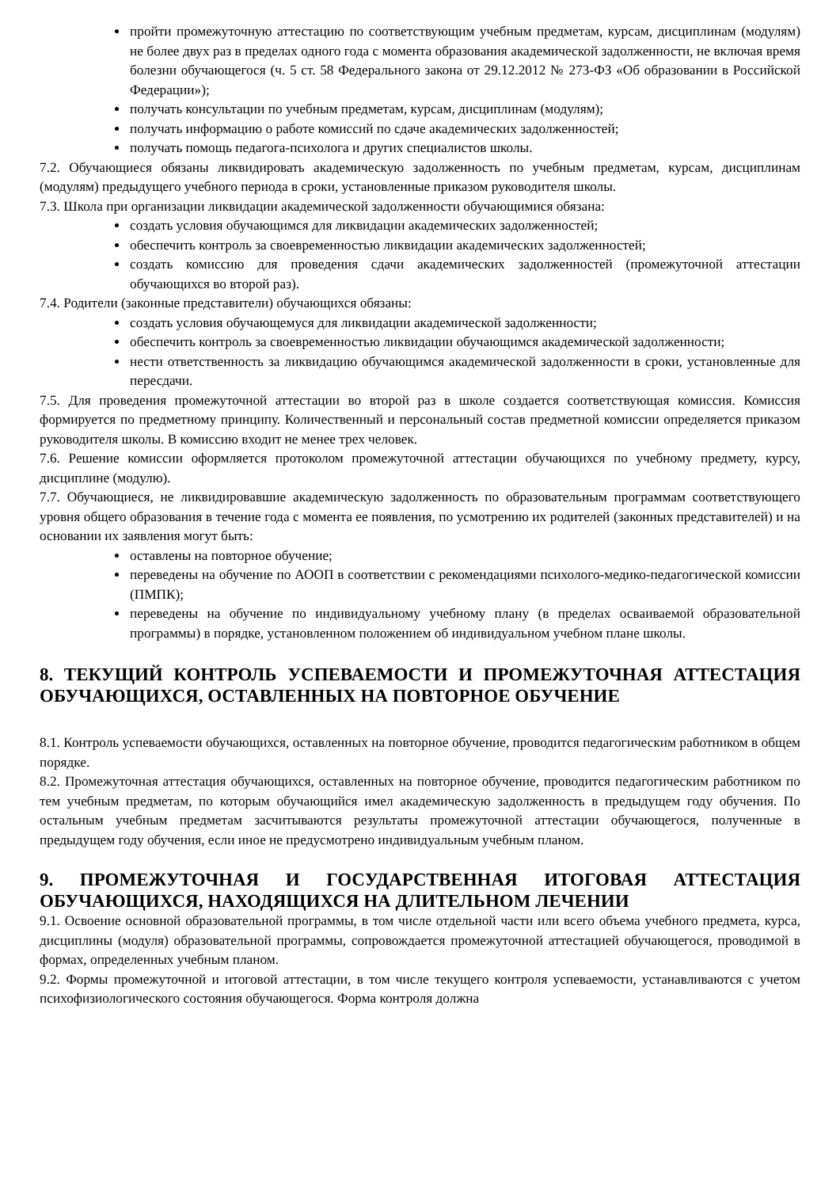пройти промежуточную аттестацию по соответствующим учебным предметам, курсам, дисциплинам (модулям) не более двух раз в пределах одного года с момента образования академической задолженности, не включая время болезни обучающегося (ч. 5 ст. 58 Федерального закона от 29.12.2012 № 273-ФЗ «Об образовании в Российской Федерации»);
получать консультации по учебным предметам, курсам, дисциплинам (модулям);
получать информацию о работе комиссий по сдаче академических задолженностей;
получать помощь педагога-психолога и других специалистов школы.
7.2. Обучающиеся обязаны ликвидировать академическую задолженность по учебным предметам, курсам, дисциплинам (модулям) предыдущего учебного периода в сроки, установленные приказом руководителя школы.
7.3. Школа при организации ликвидации академической задолженности обучающимися обязана:
создать условия обучающимся для ликвидации академических задолженностей;
обеспечить контроль за своевременностью ликвидации академических задолженностей;
создать комиссию для проведения сдачи академических задолженностей (промежуточной аттестации обучающихся во второй раз).
7.4. Родители (законные представители) обучающихся обязаны:
создать условия обучающемуся для ликвидации академической задолженности;
обеспечить контроль за своевременностью ликвидации обучающимся академической задолженности;
нести ответственность за ликвидацию обучающимся академической задолженности в сроки, установленные для пересдачи.
7.5. Для проведения промежуточной аттестации во второй раз в школе создается соответствующая комиссия. Комиссия формируется по предметному принципу. Количественный и персональный состав предметной комиссии определяется приказом руководителя школы. В комиссию входит не менее трех человек.
7.6. Решение комиссии оформляется протоколом промежуточной аттестации обучающихся по учебному предмету, курсу, дисциплине (модулю).
7.7. Обучающиеся, не ликвидировавшие академическую задолженность по образовательным программам соответствующего уровня общего образования в течение года с момента ее появления, по усмотрению их родителей (законных представителей) и на основании их заявления могут быть:
оставлены на повторное обучение;
переведены на обучение по АООП в соответствии с рекомендациями психолого-медико-педагогической комиссии (ПМПК);
переведены на обучение по индивидуальному учебному плану (в пределах осваиваемой образовательной программы) в порядке, установленном положением об индивидуальном учебном плане школы.
8. ТЕКУЩИЙ КОНТРОЛЬ УСПЕВАЕМОСТИ И ПРОМЕЖУТОЧНАЯ АТТЕСТАЦИЯ ОБУЧАЮЩИХСЯ, ОСТАВЛЕННЫХ НА ПОВТОРНОЕ ОБУЧЕНИЕ
8.1. Контроль успеваемости обучающихся, оставленных на повторное обучение, проводится педагогическим работником в общем порядке.
8.2. Промежуточная аттестация обучающихся, оставленных на повторное обучение, проводится педагогическим работником по тем учебным предметам, по которым обучающийся имел академическую задолженность в предыдущем году обучения. По остальным учебным предметам засчитываются результаты промежуточной аттестации обучающегося, полученные в предыдущем году обучения, если иное не предусмотрено индивидуальным учебным планом.
9. ПРОМЕЖУТОЧНАЯ И ГОСУДАРСТВЕННАЯ ИТОГОВАЯ АТТЕСТАЦИЯ ОБУЧАЮЩИХСЯ, НАХОДЯЩИХСЯ НА ДЛИТЕЛЬНОМ ЛЕЧЕНИИ
9.1. Освоение основной образовательной программы, в том числе отдельной части или всего объема учебного предмета, курса, дисциплины (модуля) образовательной программы, сопровождается промежуточной аттестацией обучающегося, проводимой в формах, определенных учебным планом.
9.2. Формы промежуточной и итоговой аттестации, в том числе текущего контроля успеваемости, устанавливаются с учетом психофизиологического состояния обучающегося. Форма контроля должна